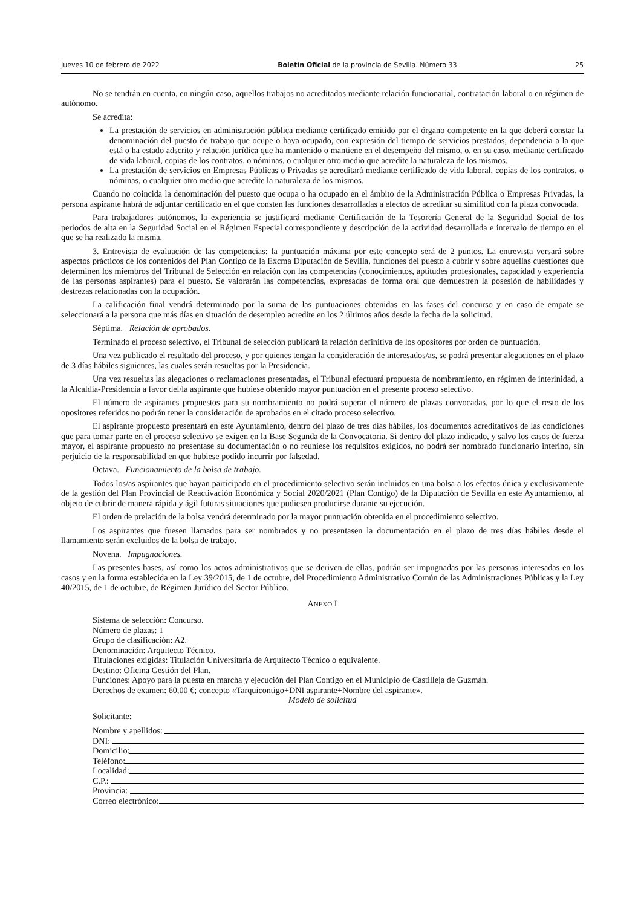Jueves 10 de febrero de 2022 Boletín Oficial de la provincia de Sevilla. Número 33 25
No se tendrán en cuenta, en ningún caso, aquellos trabajos no acreditados mediante relación funcionarial, contratación laboral o en régimen de autónomo.
Se acredita:
La prestación de servicios en administración pública mediante certificado emitido por el órgano competente en la que deberá constar la denominación del puesto de trabajo que ocupe o haya ocupado, con expresión del tiempo de servicios prestados, dependencia a la que está o ha estado adscrito y relación jurídica que ha mantenido o mantiene en el desempeño del mismo, o, en su caso, mediante certificado de vida laboral, copias de los contratos, o nóminas, o cualquier otro medio que acredite la naturaleza de los mismos.
La prestación de servicios en Empresas Públicas o Privadas se acreditará mediante certificado de vida laboral, copias de los contratos, o nóminas, o cualquier otro medio que acredite la naturaleza de los mismos.
Cuando no coincida la denominación del puesto que ocupa o ha ocupado en el ámbito de la Administración Pública o Empresas Privadas, la persona aspirante habrá de adjuntar certificado en el que consten las funciones desarrolladas a efectos de acreditar su similitud con la plaza convocada.
Para trabajadores autónomos, la experiencia se justificará mediante Certificación de la Tesorería General de la Seguridad Social de los periodos de alta en la Seguridad Social en el Régimen Especial correspondiente y descripción de la actividad desarrollada e intervalo de tiempo en el que se ha realizado la misma.
3. Entrevista de evaluación de las competencias: la puntuación máxima por este concepto será de 2 puntos. La entrevista versará sobre aspectos prácticos de los contenidos del Plan Contigo de la Excma Diputación de Sevilla, funciones del puesto a cubrir y sobre aquellas cuestiones que determinen los miembros del Tribunal de Selección en relación con las competencias (conocimientos, aptitudes profesionales, capacidad y experiencia de las personas aspirantes) para el puesto. Se valorarán las competencias, expresadas de forma oral que demuestren la posesión de habilidades y destrezas relacionadas con la ocupación.
La calificación final vendrá determinado por la suma de las puntuaciones obtenidas en las fases del concurso y en caso de empate se seleccionará a la persona que más días en situación de desempleo acredite en los 2 últimos años desde la fecha de la solicitud.
Séptima. Relación de aprobados.
Terminado el proceso selectivo, el Tribunal de selección publicará la relación definitiva de los opositores por orden de puntuación.
Una vez publicado el resultado del proceso, y por quienes tengan la consideración de interesados/as, se podrá presentar alegaciones en el plazo de 3 días hábiles siguientes, las cuales serán resueltas por la Presidencia.
Una vez resueltas las alegaciones o reclamaciones presentadas, el Tribunal efectuará propuesta de nombramiento, en régimen de interinidad, a la Alcaldía-Presidencia a favor del/la aspirante que hubiese obtenido mayor puntuación en el presente proceso selectivo.
El número de aspirantes propuestos para su nombramiento no podrá superar el número de plazas convocadas, por lo que el resto de los opositores referidos no podrán tener la consideración de aprobados en el citado proceso selectivo.
El aspirante propuesto presentará en este Ayuntamiento, dentro del plazo de tres días hábiles, los documentos acreditativos de las condiciones que para tomar parte en el proceso selectivo se exigen en la Base Segunda de la Convocatoria. Si dentro del plazo indicado, y salvo los casos de fuerza mayor, el aspirante propuesto no presentase su documentación o no reuniese los requisitos exigidos, no podrá ser nombrado funcionario interino, sin perjuicio de la responsabilidad en que hubiese podido incurrir por falsedad.
Octava. Funcionamiento de la bolsa de trabajo.
Todos los/as aspirantes que hayan participado en el procedimiento selectivo serán incluidos en una bolsa a los efectos única y exclusivamente de la gestión del Plan Provincial de Reactivación Económica y Social 2020/2021 (Plan Contigo) de la Diputación de Sevilla en este Ayuntamiento, al objeto de cubrir de manera rápida y ágil futuras situaciones que pudiesen producirse durante su ejecución.
El orden de prelación de la bolsa vendrá determinado por la mayor puntuación obtenida en el procedimiento selectivo.
Los aspirantes que fuesen llamados para ser nombrados y no presentasen la documentación en el plazo de tres días hábiles desde el llamamiento serán excluidos de la bolsa de trabajo.
Novena. Impugnaciones.
Las presentes bases, así como los actos administrativos que se deriven de ellas, podrán ser impugnadas por las personas interesadas en los casos y en la forma establecida en la Ley 39/2015, de 1 de octubre, del Procedimiento Administrativo Común de las Administraciones Públicas y la Ley 40/2015, de 1 de octubre, de Régimen Jurídico del Sector Público.
ANEXO I
Sistema de selección: Concurso.
Número de plazas: 1
Grupo de clasificación: A2.
Denominación: Arquitecto Técnico.
Titulaciones exigidas: Titulación Universitaria de Arquitecto Técnico o equivalente.
Destino: Oficina Gestión del Plan.
Funciones: Apoyo para la puesta en marcha y ejecución del Plan Contigo en el Municipio de Castilleja de Guzmán.
Derechos de examen: 60,00 €; concepto «Tarquicontigo+DNI aspirante+Nombre del aspirante».
Modelo de solicitud
Solicitante:
Nombre y apellidos:
DNI:
Domicilio:
Teléfono:
Localidad:
C.P.:
Provincia:
Correo electrónico: